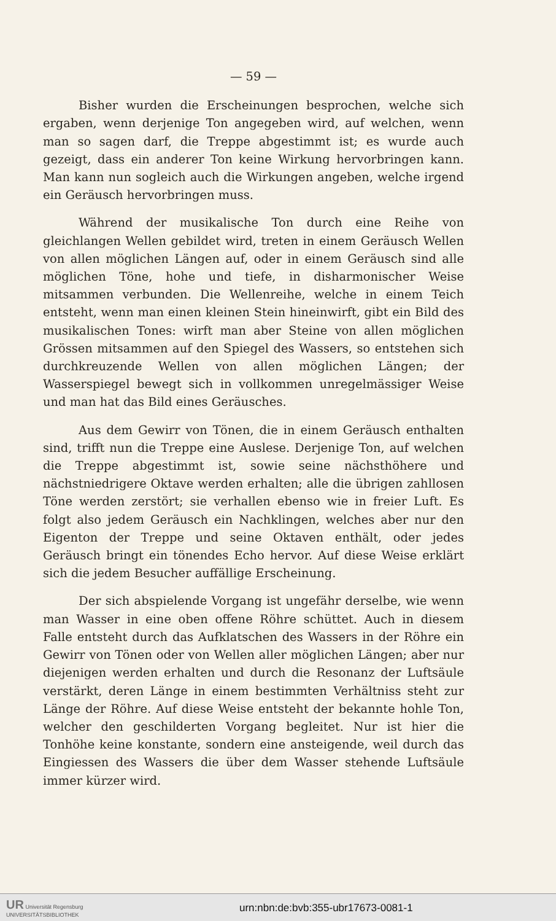— 59 —
Bisher wurden die Erscheinungen besprochen, welche sich ergaben, wenn derjenige Ton angegeben wird, auf welchen, wenn man so sagen darf, die Treppe abgestimmt ist; es wurde auch gezeigt, dass ein anderer Ton keine Wirkung hervorbringen kann. Man kann nun sogleich auch die Wirkungen angeben, welche irgend ein Geräusch hervorbringen muss.
Während der musikalische Ton durch eine Reihe von gleichlangen Wellen gebildet wird, treten in einem Geräusch Wellen von allen möglichen Längen auf, oder in einem Geräusch sind alle möglichen Töne, hohe und tiefe, in disharmonischer Weise mitsammen verbunden. Die Wellenreihe, welche in einem Teich entsteht, wenn man einen kleinen Stein hineinwirft, gibt ein Bild des musikalischen Tones: wirft man aber Steine von allen möglichen Grössen mitsammen auf den Spiegel des Wassers, so entstehen sich durchkreuzende Wellen von allen möglichen Längen; der Wasserspiegel bewegt sich in vollkommen unregelmässiger Weise und man hat das Bild eines Geräusches.
Aus dem Gewirr von Tönen, die in einem Geräusch enthalten sind, trifft nun die Treppe eine Auslese. Derjenige Ton, auf welchen die Treppe abgestimmt ist, sowie seine nächsthöhere und nächstniedrigere Oktave werden erhalten; alle die übrigen zahllosen Töne werden zerstört; sie verhallen ebenso wie in freier Luft. Es folgt also jedem Geräusch ein Nachklingen, welches aber nur den Eigenton der Treppe und seine Oktaven enthält, oder jedes Geräusch bringt ein tönendes Echo hervor. Auf diese Weise erklärt sich die jedem Besucher auffällige Erscheinung.
Der sich abspielende Vorgang ist ungefähr derselbe, wie wenn man Wasser in eine oben offene Röhre schüttet. Auch in diesem Falle entsteht durch das Aufklatschen des Wassers in der Röhre ein Gewirr von Tönen oder von Wellen aller möglichen Längen; aber nur diejenigen werden erhalten und durch die Resonanz der Luftsäule verstärkt, deren Länge in einem bestimmten Verhältniss steht zur Länge der Röhre. Auf diese Weise entsteht der bekannte hohle Ton, welcher den geschilderten Vorgang begleitet. Nur ist hier die Tonhöhe keine konstante, sondern eine ansteigende, weil durch das Eingiessen des Wassers die über dem Wasser stehende Luftsäule immer kürzer wird.
UR Universität Regensburg
UNIVERSITÄTSBIBLIOTHEK
urn:nbn:de:bvb:355-ubr17673-0081-1